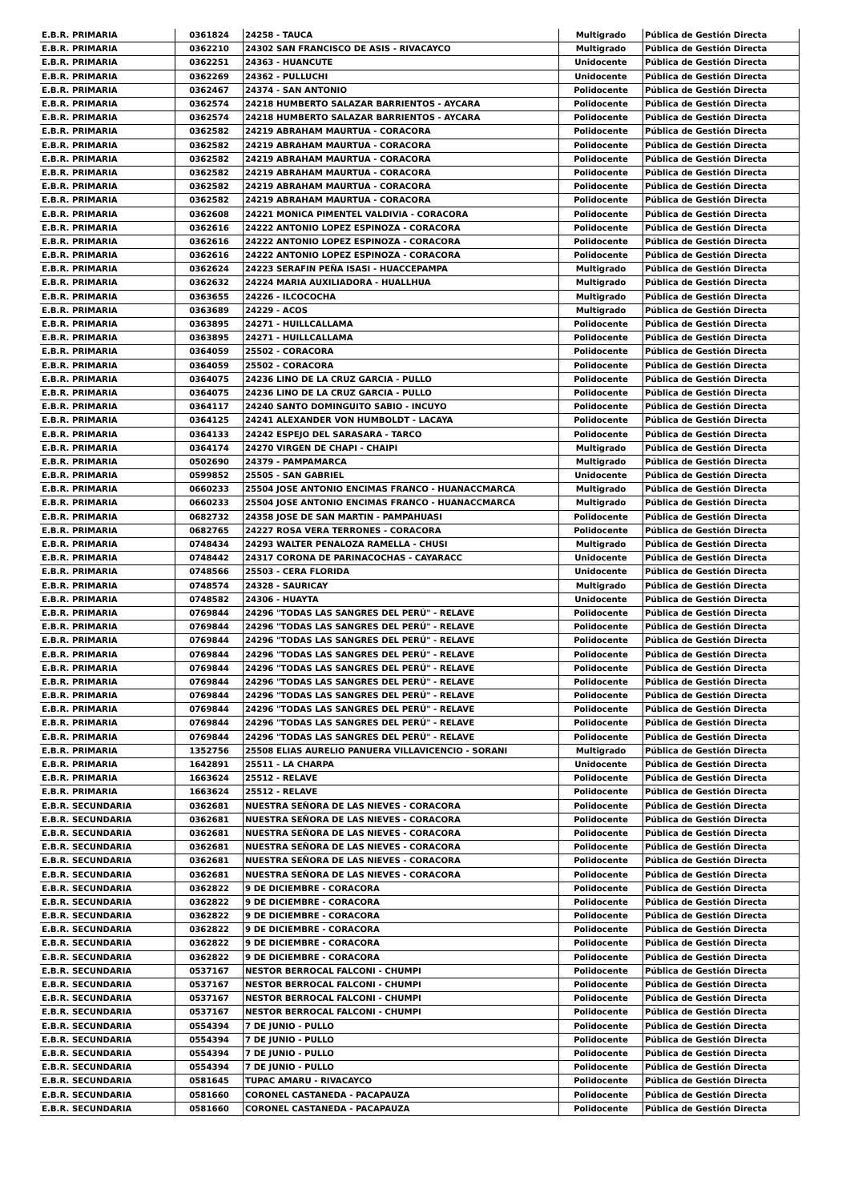| E.B.R. PRIMARIA | 0361824 | 24258 - TAUCA | Multigrado | Pública de Gestión Directa |
| E.B.R. PRIMARIA | 0362210 | 24302 SAN FRANCISCO DE ASIS - RIVACAYCO | Multigrado | Pública de Gestión Directa |
| E.B.R. PRIMARIA | 0362251 | 24363 - HUANCUTE | Unidocente | Pública de Gestión Directa |
| E.B.R. PRIMARIA | 0362269 | 24362 - PULLUCHI | Unidocente | Pública de Gestión Directa |
| E.B.R. PRIMARIA | 0362467 | 24374 - SAN ANTONIO | Polidocente | Pública de Gestión Directa |
| E.B.R. PRIMARIA | 0362574 | 24218 HUMBERTO SALAZAR BARRIENTOS - AYCARA | Polidocente | Pública de Gestión Directa |
| E.B.R. PRIMARIA | 0362574 | 24218 HUMBERTO SALAZAR BARRIENTOS - AYCARA | Polidocente | Pública de Gestión Directa |
| E.B.R. PRIMARIA | 0362582 | 24219 ABRAHAM MAURTUA - CORACORA | Polidocente | Pública de Gestión Directa |
| E.B.R. PRIMARIA | 0362582 | 24219 ABRAHAM MAURTUA - CORACORA | Polidocente | Pública de Gestión Directa |
| E.B.R. PRIMARIA | 0362582 | 24219 ABRAHAM MAURTUA - CORACORA | Polidocente | Pública de Gestión Directa |
| E.B.R. PRIMARIA | 0362582 | 24219 ABRAHAM MAURTUA - CORACORA | Polidocente | Pública de Gestión Directa |
| E.B.R. PRIMARIA | 0362582 | 24219 ABRAHAM MAURTUA - CORACORA | Polidocente | Pública de Gestión Directa |
| E.B.R. PRIMARIA | 0362582 | 24219 ABRAHAM MAURTUA - CORACORA | Polidocente | Pública de Gestión Directa |
| E.B.R. PRIMARIA | 0362608 | 24221 MONICA PIMENTEL VALDIVIA - CORACORA | Polidocente | Pública de Gestión Directa |
| E.B.R. PRIMARIA | 0362616 | 24222 ANTONIO LOPEZ ESPINOZA - CORACORA | Polidocente | Pública de Gestión Directa |
| E.B.R. PRIMARIA | 0362616 | 24222 ANTONIO LOPEZ ESPINOZA - CORACORA | Polidocente | Pública de Gestión Directa |
| E.B.R. PRIMARIA | 0362616 | 24222 ANTONIO LOPEZ ESPINOZA - CORACORA | Polidocente | Pública de Gestión Directa |
| E.B.R. PRIMARIA | 0362624 | 24223 SERAFIN PEÑA ISASI - HUACCEPAMPA | Multigrado | Pública de Gestión Directa |
| E.B.R. PRIMARIA | 0362632 | 24224 MARIA AUXILIADORA - HUALLHUA | Multigrado | Pública de Gestión Directa |
| E.B.R. PRIMARIA | 0363655 | 24226 - ILCOCOCHA | Multigrado | Pública de Gestión Directa |
| E.B.R. PRIMARIA | 0363689 | 24229 - ACOS | Multigrado | Pública de Gestión Directa |
| E.B.R. PRIMARIA | 0363895 | 24271 - HUILLCALLAMA | Polidocente | Pública de Gestión Directa |
| E.B.R. PRIMARIA | 0363895 | 24271 - HUILLCALLAMA | Polidocente | Pública de Gestión Directa |
| E.B.R. PRIMARIA | 0364059 | 25502 - CORACORA | Polidocente | Pública de Gestión Directa |
| E.B.R. PRIMARIA | 0364059 | 25502 - CORACORA | Polidocente | Pública de Gestión Directa |
| E.B.R. PRIMARIA | 0364075 | 24236 LINO DE LA CRUZ GARCIA - PULLO | Polidocente | Pública de Gestión Directa |
| E.B.R. PRIMARIA | 0364075 | 24236 LINO DE LA CRUZ GARCIA - PULLO | Polidocente | Pública de Gestión Directa |
| E.B.R. PRIMARIA | 0364117 | 24240 SANTO DOMINGUITO SABIO - INCUYO | Polidocente | Pública de Gestión Directa |
| E.B.R. PRIMARIA | 0364125 | 24241 ALEXANDER VON HUMBOLDT - LACAYA | Polidocente | Pública de Gestión Directa |
| E.B.R. PRIMARIA | 0364133 | 24242 ESPEJO DEL SARASARA - TARCO | Polidocente | Pública de Gestión Directa |
| E.B.R. PRIMARIA | 0364174 | 24270 VIRGEN DE CHAPI - CHAIPI | Multigrado | Pública de Gestión Directa |
| E.B.R. PRIMARIA | 0502690 | 24379 - PAMPAMARCA | Multigrado | Pública de Gestión Directa |
| E.B.R. PRIMARIA | 0599852 | 25505 - SAN GABRIEL | Unidocente | Pública de Gestión Directa |
| E.B.R. PRIMARIA | 0660233 | 25504 JOSE ANTONIO ENCIMAS FRANCO - HUANACCMARCA | Multigrado | Pública de Gestión Directa |
| E.B.R. PRIMARIA | 0660233 | 25504 JOSE ANTONIO ENCIMAS FRANCO - HUANACCMARCA | Multigrado | Pública de Gestión Directa |
| E.B.R. PRIMARIA | 0682732 | 24358 JOSE DE SAN MARTIN - PAMPAHUASI | Polidocente | Pública de Gestión Directa |
| E.B.R. PRIMARIA | 0682765 | 24227 ROSA VERA TERRONES - CORACORA | Polidocente | Pública de Gestión Directa |
| E.B.R. PRIMARIA | 0748434 | 24293 WALTER PENALOZA RAMELLA - CHUSI | Multigrado | Pública de Gestión Directa |
| E.B.R. PRIMARIA | 0748442 | 24317 CORONA DE PARINACOCHAS - CAYARACC | Unidocente | Pública de Gestión Directa |
| E.B.R. PRIMARIA | 0748566 | 25503 - CERA FLORIDA | Unidocente | Pública de Gestión Directa |
| E.B.R. PRIMARIA | 0748574 | 24328 - SAURICAY | Multigrado | Pública de Gestión Directa |
| E.B.R. PRIMARIA | 0748582 | 24306 - HUAYTA | Unidocente | Pública de Gestión Directa |
| E.B.R. PRIMARIA | 0769844 | 24296 "TODAS LAS SANGRES DEL PERÚ" - RELAVE | Polidocente | Pública de Gestión Directa |
| E.B.R. PRIMARIA | 0769844 | 24296 "TODAS LAS SANGRES DEL PERÚ" - RELAVE | Polidocente | Pública de Gestión Directa |
| E.B.R. PRIMARIA | 0769844 | 24296 "TODAS LAS SANGRES DEL PERÚ" - RELAVE | Polidocente | Pública de Gestión Directa |
| E.B.R. PRIMARIA | 0769844 | 24296 "TODAS LAS SANGRES DEL PERÚ" - RELAVE | Polidocente | Pública de Gestión Directa |
| E.B.R. PRIMARIA | 0769844 | 24296 "TODAS LAS SANGRES DEL PERÚ" - RELAVE | Polidocente | Pública de Gestión Directa |
| E.B.R. PRIMARIA | 0769844 | 24296 "TODAS LAS SANGRES DEL PERÚ" - RELAVE | Polidocente | Pública de Gestión Directa |
| E.B.R. PRIMARIA | 0769844 | 24296 "TODAS LAS SANGRES DEL PERÚ" - RELAVE | Polidocente | Pública de Gestión Directa |
| E.B.R. PRIMARIA | 0769844 | 24296 "TODAS LAS SANGRES DEL PERÚ" - RELAVE | Polidocente | Pública de Gestión Directa |
| E.B.R. PRIMARIA | 0769844 | 24296 "TODAS LAS SANGRES DEL PERÚ" - RELAVE | Polidocente | Pública de Gestión Directa |
| E.B.R. PRIMARIA | 0769844 | 24296 "TODAS LAS SANGRES DEL PERÚ" - RELAVE | Polidocente | Pública de Gestión Directa |
| E.B.R. PRIMARIA | 1352756 | 25508 ELIAS AURELIO PANUERA VILLAVICENCIO - SORANI | Multigrado | Pública de Gestión Directa |
| E.B.R. PRIMARIA | 1642891 | 25511 - LA CHARPA | Unidocente | Pública de Gestión Directa |
| E.B.R. PRIMARIA | 1663624 | 25512 - RELAVE | Polidocente | Pública de Gestión Directa |
| E.B.R. PRIMARIA | 1663624 | 25512 - RELAVE | Polidocente | Pública de Gestión Directa |
| E.B.R. SECUNDARIA | 0362681 | NUESTRA SEÑORA DE LAS NIEVES - CORACORA | Polidocente | Pública de Gestión Directa |
| E.B.R. SECUNDARIA | 0362681 | NUESTRA SEÑORA DE LAS NIEVES - CORACORA | Polidocente | Pública de Gestión Directa |
| E.B.R. SECUNDARIA | 0362681 | NUESTRA SEÑORA DE LAS NIEVES - CORACORA | Polidocente | Pública de Gestión Directa |
| E.B.R. SECUNDARIA | 0362681 | NUESTRA SEÑORA DE LAS NIEVES - CORACORA | Polidocente | Pública de Gestión Directa |
| E.B.R. SECUNDARIA | 0362681 | NUESTRA SEÑORA DE LAS NIEVES - CORACORA | Polidocente | Pública de Gestión Directa |
| E.B.R. SECUNDARIA | 0362681 | NUESTRA SEÑORA DE LAS NIEVES - CORACORA | Polidocente | Pública de Gestión Directa |
| E.B.R. SECUNDARIA | 0362822 | 9 DE DICIEMBRE - CORACORA | Polidocente | Pública de Gestión Directa |
| E.B.R. SECUNDARIA | 0362822 | 9 DE DICIEMBRE - CORACORA | Polidocente | Pública de Gestión Directa |
| E.B.R. SECUNDARIA | 0362822 | 9 DE DICIEMBRE - CORACORA | Polidocente | Pública de Gestión Directa |
| E.B.R. SECUNDARIA | 0362822 | 9 DE DICIEMBRE - CORACORA | Polidocente | Pública de Gestión Directa |
| E.B.R. SECUNDARIA | 0362822 | 9 DE DICIEMBRE - CORACORA | Polidocente | Pública de Gestión Directa |
| E.B.R. SECUNDARIA | 0362822 | 9 DE DICIEMBRE - CORACORA | Polidocente | Pública de Gestión Directa |
| E.B.R. SECUNDARIA | 0537167 | NESTOR BERROCAL FALCONI - CHUMPI | Polidocente | Pública de Gestión Directa |
| E.B.R. SECUNDARIA | 0537167 | NESTOR BERROCAL FALCONI - CHUMPI | Polidocente | Pública de Gestión Directa |
| E.B.R. SECUNDARIA | 0537167 | NESTOR BERROCAL FALCONI - CHUMPI | Polidocente | Pública de Gestión Directa |
| E.B.R. SECUNDARIA | 0537167 | NESTOR BERROCAL FALCONI - CHUMPI | Polidocente | Pública de Gestión Directa |
| E.B.R. SECUNDARIA | 0554394 | 7 DE JUNIO - PULLO | Polidocente | Pública de Gestión Directa |
| E.B.R. SECUNDARIA | 0554394 | 7 DE JUNIO - PULLO | Polidocente | Pública de Gestión Directa |
| E.B.R. SECUNDARIA | 0554394 | 7 DE JUNIO - PULLO | Polidocente | Pública de Gestión Directa |
| E.B.R. SECUNDARIA | 0554394 | 7 DE JUNIO - PULLO | Polidocente | Pública de Gestión Directa |
| E.B.R. SECUNDARIA | 0581645 | TUPAC AMARU - RIVACAYCO | Polidocente | Pública de Gestión Directa |
| E.B.R. SECUNDARIA | 0581660 | CORONEL CASTANEDA - PACAPAUZA | Polidocente | Pública de Gestión Directa |
| E.B.R. SECUNDARIA | 0581660 | CORONEL CASTANEDA - PACAPAUZA | Polidocente | Pública de Gestión Directa |